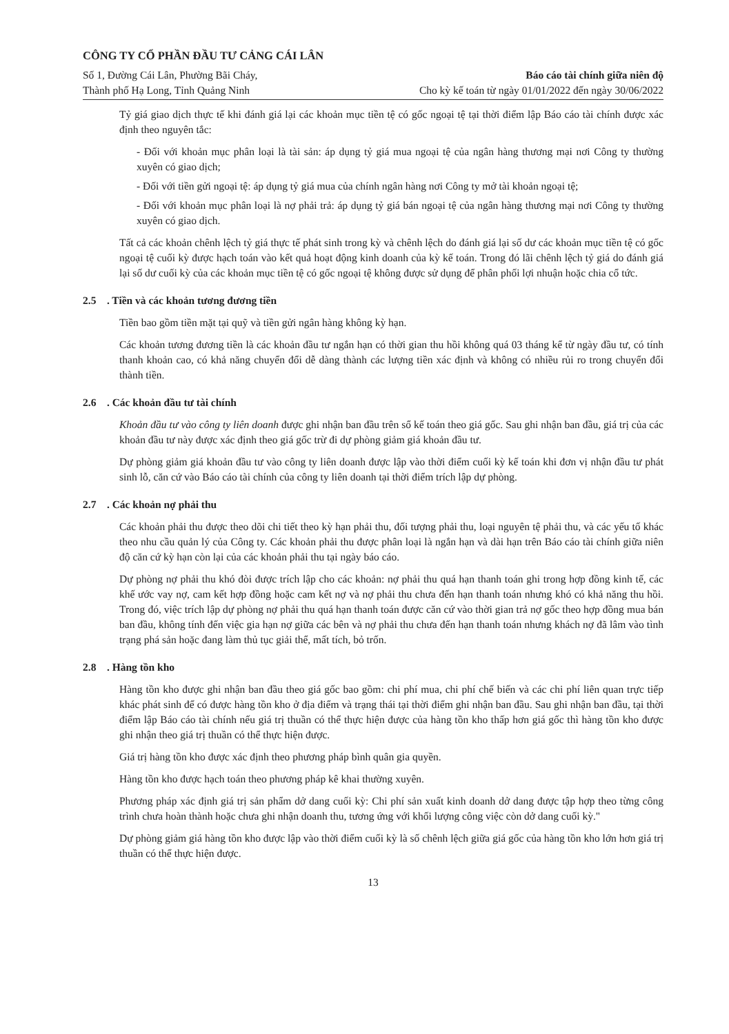CÔNG TY CỔ PHẦN ĐẦU TƯ CẢNG CÁI LÂN
Số 1, Đường Cái Lân, Phường Bãi Cháy, Báo cáo tài chính giữa niên độ
Thành phố Hạ Long, Tỉnh Quảng Ninh Cho kỳ kế toán từ ngày 01/01/2022 đến ngày 30/06/2022
Tỷ giá giao dịch thực tế khi đánh giá lại các khoản mục tiền tệ có gốc ngoại tệ tại thời điểm lập Báo cáo tài chính được xác định theo nguyên tắc:
- Đối với khoản mục phân loại là tài sản: áp dụng tỷ giá mua ngoại tệ của ngân hàng thương mại nơi Công ty thường xuyên có giao dịch;
- Đối với tiền gửi ngoại tệ: áp dụng tỷ giá mua của chính ngân hàng nơi Công ty mở tài khoản ngoại tệ;
- Đối với khoản mục phân loại là nợ phải trả: áp dụng tỷ giá bán ngoại tệ của ngân hàng thương mại nơi Công ty thường xuyên có giao dịch.
Tất cả các khoản chênh lệch tỷ giá thực tế phát sinh trong kỳ và chênh lệch do đánh giá lại số dư các khoản mục tiền tệ có gốc ngoại tệ cuối kỳ được hạch toán vào kết quả hoạt động kinh doanh của kỳ kế toán. Trong đó lãi chênh lệch tỷ giá do đánh giá lại số dư cuối kỳ của các khoản mục tiền tệ có gốc ngoại tệ không được sử dụng để phân phối lợi nhuận hoặc chia cổ tức.
2.5 . Tiền và các khoản tương đương tiền
Tiền bao gồm tiền mặt tại quỹ và tiền gửi ngân hàng không kỳ hạn.
Các khoản tương đương tiền là các khoản đầu tư ngắn hạn có thời gian thu hồi không quá 03 tháng kể từ ngày đầu tư, có tính thanh khoản cao, có khả năng chuyển đổi dễ dàng thành các lượng tiền xác định và không có nhiều rủi ro trong chuyển đổi thành tiền.
2.6 . Các khoản đầu tư tài chính
Khoản đầu tư vào công ty liên doanh được ghi nhận ban đầu trên sổ kế toán theo giá gốc. Sau ghi nhận ban đầu, giá trị của các khoản đầu tư này được xác định theo giá gốc trừ đi dự phòng giảm giá khoản đầu tư.
Dự phòng giảm giá khoản đầu tư vào công ty liên doanh được lập vào thời điểm cuối kỳ kế toán khi đơn vị nhận đầu tư phát sinh lỗ, căn cứ vào Báo cáo tài chính của công ty liên doanh tại thời điểm trích lập dự phòng.
2.7 . Các khoản nợ phải thu
Các khoản phải thu được theo dõi chi tiết theo kỳ hạn phải thu, đối tượng phải thu, loại nguyên tệ phải thu, và các yếu tố khác theo nhu cầu quản lý của Công ty. Các khoản phải thu được phân loại là ngắn hạn và dài hạn trên Báo cáo tài chính giữa niên độ căn cứ kỳ hạn còn lại của các khoản phải thu tại ngày báo cáo.
Dự phòng nợ phải thu khó đòi được trích lập cho các khoản: nợ phải thu quá hạn thanh toán ghi trong hợp đồng kinh tế, các khế ước vay nợ, cam kết hợp đồng hoặc cam kết nợ và nợ phải thu chưa đến hạn thanh toán nhưng khó có khả năng thu hồi. Trong đó, việc trích lập dự phòng nợ phải thu quá hạn thanh toán được căn cứ vào thời gian trả nợ gốc theo hợp đồng mua bán ban đầu, không tính đến việc gia hạn nợ giữa các bên và nợ phải thu chưa đến hạn thanh toán nhưng khách nợ đã lâm vào tình trạng phá sản hoặc đang làm thủ tục giải thể, mất tích, bỏ trốn.
2.8 . Hàng tồn kho
Hàng tồn kho được ghi nhận ban đầu theo giá gốc bao gồm: chi phí mua, chi phí chế biến và các chi phí liên quan trực tiếp khác phát sinh để có được hàng tồn kho ở địa điểm và trạng thái tại thời điểm ghi nhận ban đầu. Sau ghi nhận ban đầu, tại thời điểm lập Báo cáo tài chính nếu giá trị thuần có thể thực hiện được của hàng tồn kho thấp hơn giá gốc thì hàng tồn kho được ghi nhận theo giá trị thuần có thể thực hiện được.
Giá trị hàng tồn kho được xác định theo phương pháp bình quân gia quyền.
Hàng tồn kho được hạch toán theo phương pháp kê khai thường xuyên.
Phương pháp xác định giá trị sản phẩm dở dang cuối kỳ: Chi phí sản xuất kinh doanh dở dang được tập hợp theo từng công trình chưa hoàn thành hoặc chưa ghi nhận doanh thu, tương ứng với khối lượng công việc còn dở dang cuối kỳ."
Dự phòng giảm giá hàng tồn kho được lập vào thời điểm cuối kỳ là số chênh lệch giữa giá gốc của hàng tồn kho lớn hơn giá trị thuần có thể thực hiện được.
13